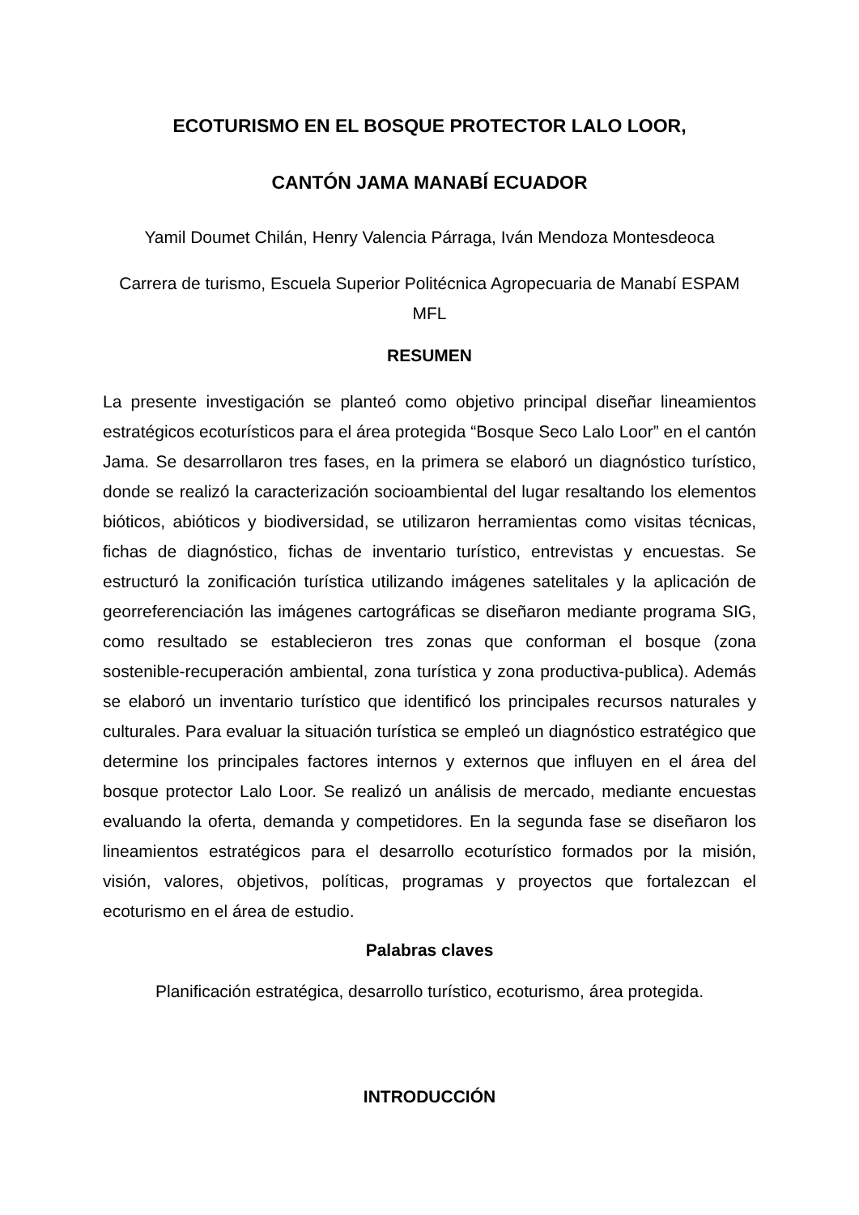ECOTURISMO EN EL BOSQUE PROTECTOR LALO LOOR,
CANTÓN JAMA MANABÍ ECUADOR
Yamil Doumet Chilán, Henry Valencia Párraga, Iván Mendoza Montesdeoca
Carrera de turismo, Escuela Superior Politécnica Agropecuaria de Manabí ESPAM
MFL
RESUMEN
La presente investigación se planteó como objetivo principal diseñar lineamientos estratégicos ecoturísticos para el área protegida “Bosque Seco Lalo Loor” en el cantón Jama. Se desarrollaron tres fases, en la primera se elaboró un diagnóstico turístico, donde se realizó la caracterización socioambiental del lugar resaltando los elementos bióticos, abióticos y biodiversidad, se utilizaron herramientas como visitas técnicas, fichas de diagnóstico, fichas de inventario turístico, entrevistas y encuestas. Se estructuró la zonificación turística utilizando imágenes satelitales y la aplicación de georreferenciación las imágenes cartográficas se diseñaron mediante programa SIG, como resultado se establecieron tres zonas que conforman el bosque (zona sostenible-recuperación ambiental, zona turística y zona productiva-publica). Además se elaboró un inventario turístico que identificó los principales recursos naturales y culturales. Para evaluar la situación turística se empleó un diagnóstico estratégico que determine los principales factores internos y externos que influyen en el área del bosque protector Lalo Loor. Se realizó un análisis de mercado, mediante encuestas evaluando la oferta, demanda y competidores. En la segunda fase se diseñaron los lineamientos estratégicos para el desarrollo ecoturístico formados por la misión, visión, valores, objetivos, políticas, programas y proyectos que fortalezcan el ecoturismo en el área de estudio.
Palabras claves
Planificación estratégica, desarrollo turístico, ecoturismo, área protegida.
INTRODUCCIÓN